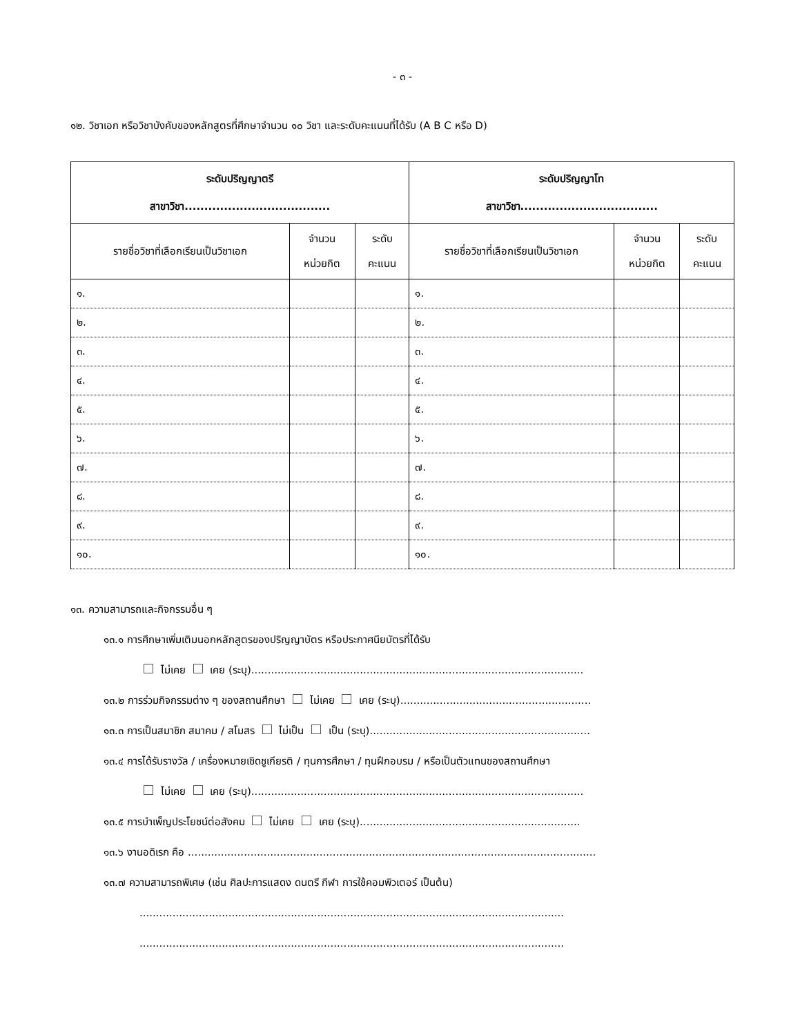- ๓ -
๑๒. วิชาเอก หรือวิชาบังคับของหลักสูตรที่ศึกษาจำนวน ๑๐ วิชา และระดับคะแนนที่ได้รับ (A B C หรือ D)
| ระดับปริญญาตรี สาขาวิชา..................................... | | | ระดับปริญญาโท สาขาวิชา................................... | | |
| --- | --- | --- | --- | --- | --- |
| รายชื่อวิชาที่เลือกเรียนเป็นวิชาเอก | จำนวน หน่วยกิต | ระดับ คะแนน | รายชื่อวิชาที่เลือกเรียนเป็นวิชาเอก | จำนวน หน่วยกิต | ระดับ คะแนน |
| ๑. | | | ๑. | | |
| ๒. | | | ๒. | | |
| ๓. | | | ๓. | | |
| ๔. | | | ๔. | | |
| ๕. | | | ๕. | | |
| ๖. | | | ๖. | | |
| ๗. | | | ๗. | | |
| ๘. | | | ๘. | | |
| ๙. | | | ๙. | | |
| ๑๐. | | | ๑๐. | | |
๑๓. ความสามารถและกิจกรรมอื่น ๆ
๑๓.๑ การศึกษาเพิ่มเติมนอกหลักสูตรของปริญญาบัตร หรือประกาศนียบัตรที่ได้รับ
ไม่เคย เคย (ระบุ).....................................................................................................
๑๓.๒ การร่วมกิจกรรมต่าง ๆ ของสถานศึกษา ไม่เคย เคย (ระบุ)..........................................................
๑๓.๓ การเป็นสมาชิก สมาคม / สโมสร ไม่เป็น เป็น (ระบุ)...................................................................
๑๓.๔ การได้รับรางวัล / เครื่องหมายเชิดชูเกียรติ / ทุนการศึกษา / ทุนฝึกอบรม / หรือเป็นตัวแทนของสถานศึกษา
ไม่เคย เคย (ระบุ).....................................................................................................
๑๓.๕ การบำเพ็ญประโยชน์ต่อสังคม ไม่เคย เคย (ระบุ)...................................................................
๑๓.๖ งานอดิเรก คือ ............................................................................................................................
๑๓.๗ ความสามารถพิเศษ (เช่น ศิลปะการแสดง ดนตรี กีฬา การใช้คอมพิวเตอร์ เป็นต้น)
.................................................................................................................................
.................................................................................................................................